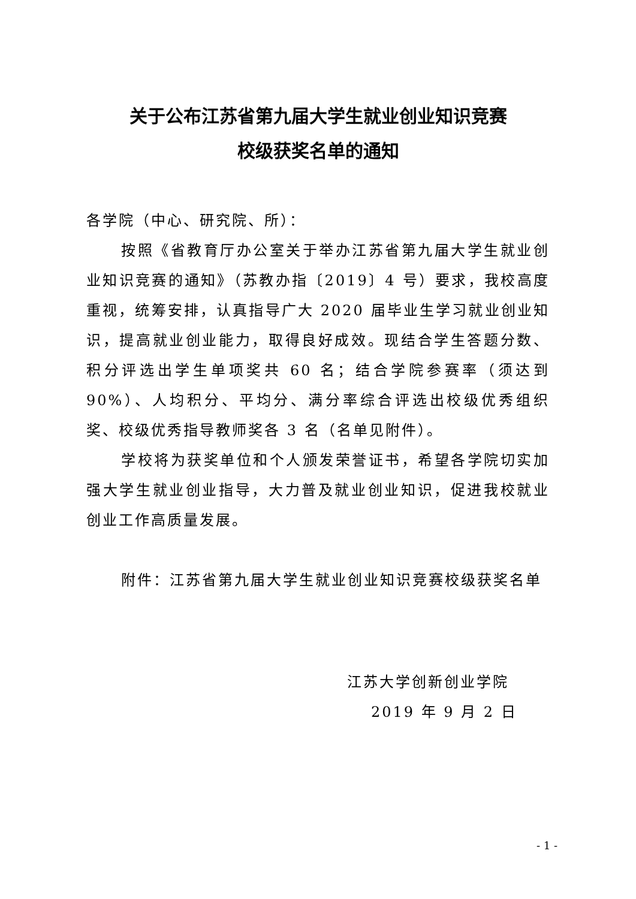关于公布江苏省第九届大学生就业创业知识竞赛
校级获奖名单的通知
各学院（中心、研究院、所）：
按照《省教育厅办公室关于举办江苏省第九届大学生就业创业知识竞赛的通知》（苏教办指〔2019〕4 号）要求，我校高度重视，统筹安排，认真指导广大 2020 届毕业生学习就业创业知识，提高就业创业能力，取得良好成效。现结合学生答题分数、积分评选出学生单项奖共 60 名；结合学院参赛率（须达到 90%）、人均积分、平均分、满分率综合评选出校级优秀组织奖、校级优秀指导教师奖各 3 名（名单见附件）。
学校将为获奖单位和个人颁发荣誉证书，希望各学院切实加强大学生就业创业指导，大力普及就业创业知识，促进我校就业创业工作高质量发展。
附件：江苏省第九届大学生就业创业知识竞赛校级获奖名单
江苏大学创新创业学院
2019 年 9 月 2 日
- 1 -